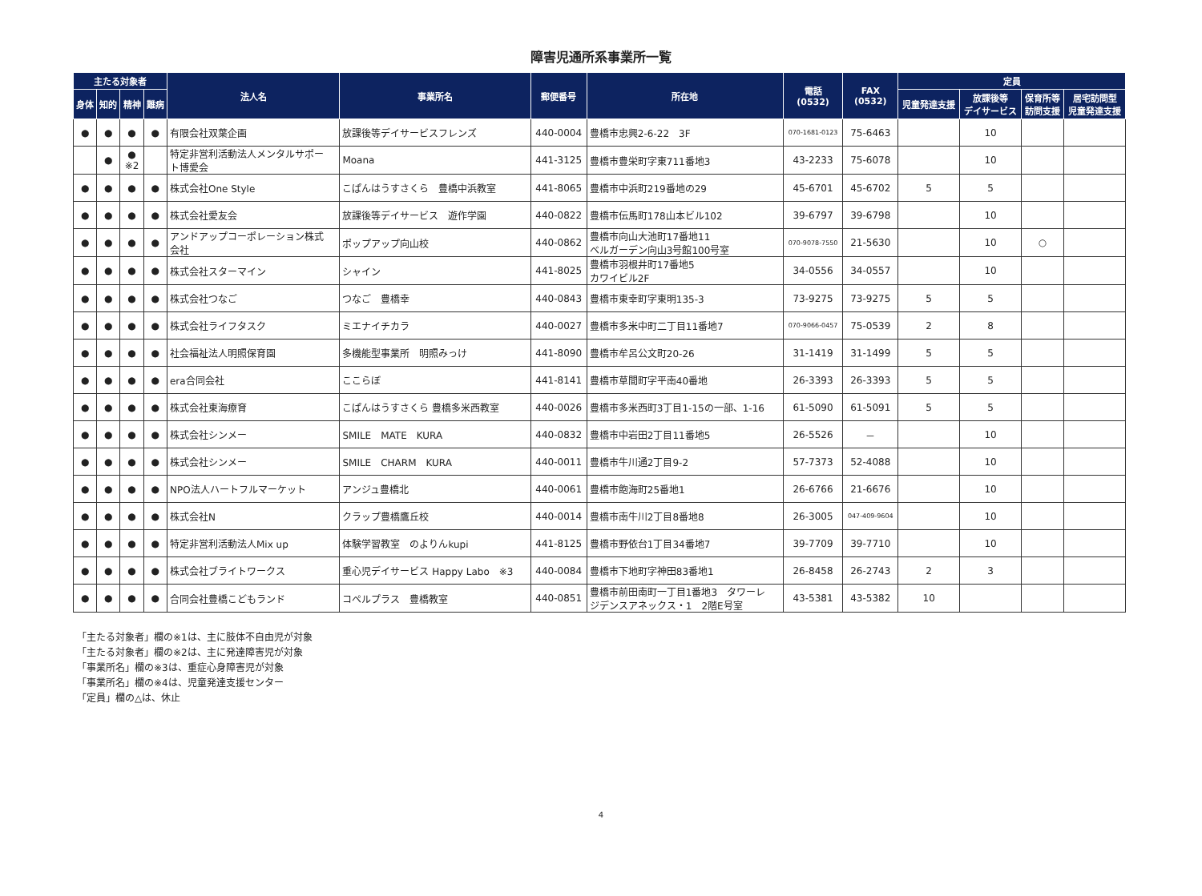障害児通所系事業所一覧
| 主たる対象者 | | | | 法人名 | 事業所名 | 郵便番号 | 所在地 | 電話 (0532) | FAX (0532) | 定員 | | | |
| --- | --- | --- | --- | --- | --- | --- | --- | --- | --- | --- | --- | --- | --- |
| 身体 | 知的 | 精神 | 難病 | | | | | | | 児童発達支援 | 放課後等 デイサービス | 保育所等 訪問支援 | 居宅訪問型 児童発達支援 |
| ● | ● | ● | ● | 有限会社双葉企画 | 放課後等デイサービスフレンズ | 440-0004 | 豊橋市忠興2-6-22 3F | 070-1681-0123 | 75-6463 | | 10 | | |
| | ● | ● ※2 | | 特定非営利活動法人メンタルサポー ト博愛会 | Moana | 441-3125 | 豊橋市豊栄町字東711番地3 | 43-2233 | 75-6078 | | 10 | | |
| ● | ● | ● | ● | 株式会社One Style | こぱんはうすさくら 豊橋中浜教室 | 441-8065 | 豊橋市中浜町219番地の29 | 45-6701 | 45-6702 | 5 | 5 | | |
| ● | ● | ● | ● | 株式会社愛友会 | 放課後等デイサービス 遊作学園 | 440-0822 | 豊橋市伝馬町178山本ビル102 | 39-6797 | 39-6798 | | 10 | | |
| ● | ● | ● | ● | アンドアップコーポレーション株式 会社 | ポップアップ向山校 | 440-0862 | 豊橋市向山大池町17番地11 ベルガーデン向山3号館100号室 | 070-9078-7550 | 21-5630 | | 10 | ○ | |
| ● | ● | ● | ● | 株式会社スターマイン | シャイン | 441-8025 | 豊橋市羽根井町17番地5 カワイビル2F | 34-0556 | 34-0557 | | 10 | | |
| ● | ● | ● | ● | 株式会社つなご | つなご 豊橋幸 | 440-0843 | 豊橋市東幸町字東明135-3 | 73-9275 | 73-9275 | 5 | 5 | | |
| ● | ● | ● | ● | 株式会社ライフタスク | ミエナイチカラ | 440-0027 | 豊橋市多米中町二丁目11番地7 | 070-9066-0457 | 75-0539 | 2 | 8 | | |
| ● | ● | ● | ● | 社会福祉法人明照保育園 | 多機能型事業所 明照みっけ | 441-8090 | 豊橋市牟呂公文町20-26 | 31-1419 | 31-1499 | 5 | 5 | | |
| ● | ● | ● | ● | era合同会社 | ここらぼ | 441-8141 | 豊橋市草間町字平南40番地 | 26-3393 | 26-3393 | 5 | 5 | | |
| ● | ● | ● | ● | 株式会社東海療育 | こぱんはうすさくら 豊橋多米西教室 | 440-0026 | 豊橋市多米西町3丁目1-15の一部、1-16 | 61-5090 | 61-5091 | 5 | 5 | | |
| ● | ● | ● | ● | 株式会社シンメー | SMILE MATE KURA | 440-0832 | 豊橋市中岩田2丁目11番地5 | 26-5526 | － | | 10 | | |
| ● | ● | ● | ● | 株式会社シンメー | SMILE CHARM KURA | 440-0011 | 豊橋市牛川通2丁目9-2 | 57-7373 | 52-4088 | | 10 | | |
| ● | ● | ● | ● | NPO法人ハートフルマーケット | アンジュ豊橋北 | 440-0061 | 豊橋市飽海町25番地1 | 26-6766 | 21-6676 | | 10 | | |
| ● | ● | ● | ● | 株式会社N | クラップ豊橋鷹丘校 | 440-0014 | 豊橋市南牛川2丁目8番地8 | 26-3005 | 047-409-9604 | | 10 | | |
| ● | ● | ● | ● | 特定非営利活動法人Mix up | 体験学習教室 のよりんkupi | 441-8125 | 豊橋市野依台1丁目34番地7 | 39-7709 | 39-7710 | | 10 | | |
| ● | ● | ● | ● | 株式会社ブライトワークス | 重心児デイサービス Happy Labo ※3 | 440-0084 | 豊橋市下地町字神田83番地1 | 26-8458 | 26-2743 | 2 | 3 | | |
| ● | ● | ● | ● | 合同会社豊橋こどもランド | コペルプラス 豊橋教室 | 440-0851 | 豊橋市前田南町一丁目1番地3 タワーレ ジデンスアネックス・1 2階E号室 | 43-5381 | 43-5382 | 10 | | | |
「主たる対象者」欄の※1は、主に肢体不自由児が対象
「主たる対象者」欄の※2は、主に発達障害児が対象
「事業所名」欄の※3は、重症心身障害児が対象
「事業所名」欄の※4は、児童発達支援センター
「定員」欄の△は、休止
4